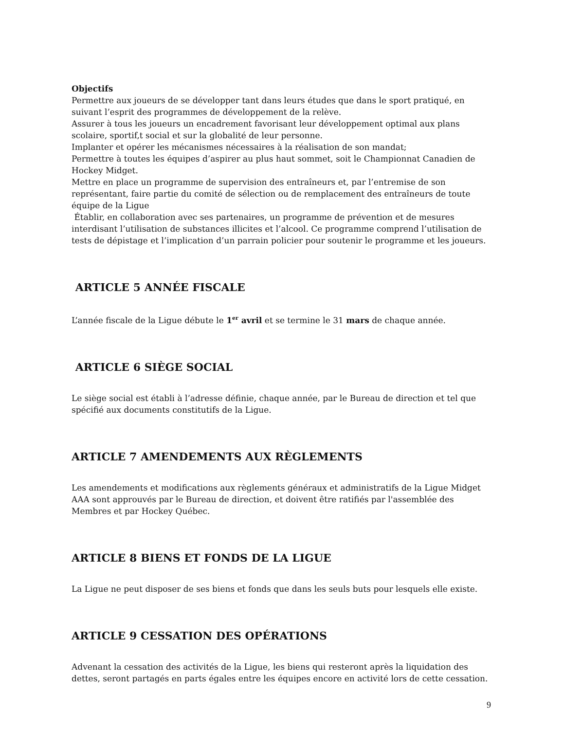Objectifs
Permettre aux joueurs de se développer tant dans leurs études que dans le sport pratiqué, en suivant l’esprit des programmes de développement de la relève.
Assurer à tous les joueurs un encadrement favorisant leur développement optimal aux plans scolaire, sportif,t social et sur la globalité de leur personne.
Implanter et opérer les mécanismes nécessaires à la réalisation de son mandat;
Permettre à toutes les équipes d’aspirer au plus haut sommet, soit le Championnat Canadien de Hockey Midget.
Mettre en place un programme de supervision des entraîneurs et, par l’entremise de son représentant, faire partie du comité de sélection ou de remplacement des entraîneurs de toute équipe de la Ligue
Établir, en collaboration avec ses partenaires, un programme de prévention et de mesures interdisant l’utilisation de substances illicites et l’alcool. Ce programme comprend l’utilisation de tests de dépistage et l’implication d’un parrain policier pour soutenir le programme et les joueurs.
ARTICLE 5 ANNÉE FISCALE
L’année fiscale de la Ligue débute le 1<sup>er</sup> avril et se termine le 31 mars de chaque année.
ARTICLE 6 SIÈGE SOCIAL
Le siège social est établi à l’adresse définie, chaque année, par le Bureau de direction et tel que spécifié aux documents constitutifs de la Ligue.
ARTICLE 7 AMENDEMENTS AUX RÈGLEMENTS
Les amendements et modifications aux règlements généraux et administratifs de la Ligue Midget AAA sont approuvés par le Bureau de direction, et doivent être ratifiés par l'assemblée des Membres et par Hockey Québec.
ARTICLE 8 BIENS ET FONDS DE LA LIGUE
La Ligue ne peut disposer de ses biens et fonds que dans les seuls buts pour lesquels elle existe.
ARTICLE 9 CESSATION DES OPÉRATIONS
Advenant la cessation des activités de la Ligue, les biens qui resteront après la liquidation des dettes, seront partagés en parts égales entre les équipes encore en activité lors de cette cessation.
9